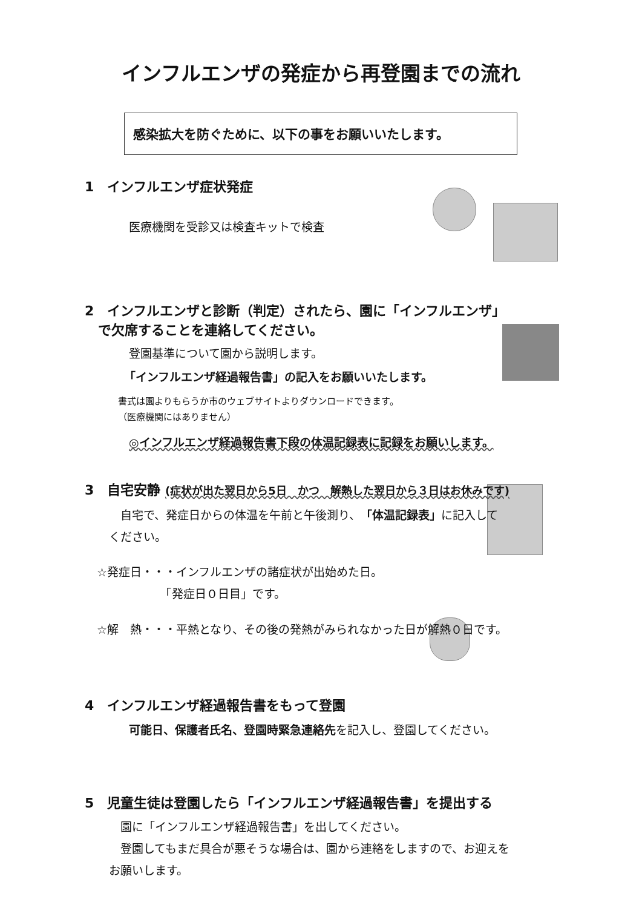インフルエンザの発症から再登園までの流れ
感染拡大を防ぐために、以下の事をお願いいたします。
1　インフルエンザ症状発症
医療機関を受診又は検査キットで検査
2　インフルエンザと診断（判定）されたら、園に「インフルエンザ」
　で欠席することを連絡してください。
登園基準について園から説明します。
「インフルエンザ経過報告書」の記入をお願いいたします。
書式は園よりもらうか市のウェブサイトよりダウンロードできます。
（医療機関にはありません）
◎インフルエンザ経過報告書下段の体温記録表に記録をお願いします。
3　自宅安静 (症状が出た翌日から5日　かつ　解熱した翌日から３日はお休みです)
　自宅で、発症日からの体温を午前と午後測り、「体温記録表」に記入して
ください。
☆発症日・・・インフルエンザの諸症状が出始めた日。
　　　　　　「発症日０日目」です。
☆解　熱・・・平熱となり、その後の発熱がみられなかった日が解熱０日です。
4　インフルエンザ経過報告書をもって登園
可能日、保護者氏名、登園時緊急連絡先を記入し、登園してください。
5　児童生徒は登園したら「インフルエンザ経過報告書」を提出する
　園に「インフルエンザ経過報告書」を出してください。
　登園してもまだ具合が悪そうな場合は、園から連絡をしますので、お迎えを
お願いします。